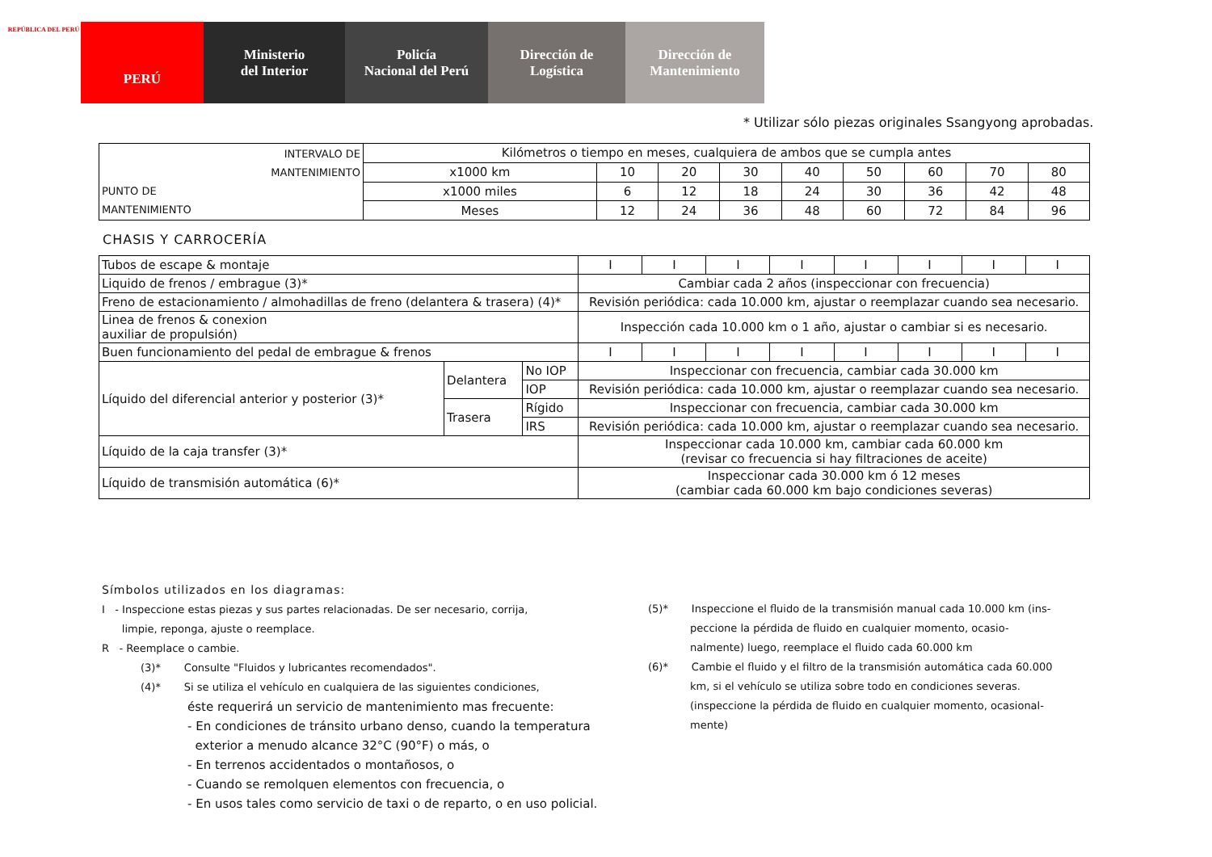REPÚBLICA DEL PERÚ
PERÚ Ministerio
del Interior
Policía
Nacional del Perú
Dirección de
Logística
Dirección de
Mantenimiento
* Utilizar sólo piezas originales Ssangyong aprobadas.
| INTERVALO DE MANTENIMIENTO PUNTO DE MANTENIMIENTO | Kilómetros o tiempo en meses, cualquiera de ambos que se cumpla antes | | | | | | | | |
| | x1000 km | 10 | 20 | 30 | 40 | 50 | 60 | 70 | 80 |
| | x1000 miles | 6 | 12 | 18 | 24 | 30 | 36 | 42 | 48 |
| | Meses | 12 | 24 | 36 | 48 | 60 | 72 | 84 | 96 |
CHASIS Y CARROCERÍA
| Tubos de escape & montaje | | | I | I | I | I | I | I | I | I |
| Liquido de frenos / embrague (3)* | | | Cambiar cada 2 años (inspeccionar con frecuencia) | | | | | | | |
| Freno de estacionamiento / almohadillas de freno (delantera & trasera) (4)* | | | Revisión periódica: cada 10.000 km, ajustar o reemplazar cuando sea necesario. | | | | | | | |
| Linea de frenos & conexion auxiliar de propulsión) | | | Inspección cada 10.000 km o 1 año, ajustar o cambiar si es necesario. | | | | | | | |
| Buen funcionamiento del pedal de embrague & frenos | | | I | I | I | I | I | I | I | I |
| Líquido del diferencial anterior y posterior (3)* | Delantera | No IOP | Inspeccionar con frecuencia, cambiar cada 30.000 km | | | | | | | |
| | | IOP | Revisión periódica: cada 10.000 km, ajustar o reemplazar cuando sea necesario. | | | | | | | |
| | Trasera | Rígido | Inspeccionar con frecuencia, cambiar cada 30.000 km | | | | | | | |
| | | IRS | Revisión periódica: cada 10.000 km, ajustar o reemplazar cuando sea necesario. | | | | | | | |
| Líquido de la caja transfer (3)* | | | Inspeccionar cada 10.000 km, cambiar cada 60.000 km (revisar co frecuencia si hay filtraciones de aceite) | | | | | | | |
| Líquido de transmisión automática (6)* | | | Inspeccionar cada 30.000 km ó 12 meses (cambiar cada 60.000 km bajo condiciones severas) | | | | | | | |
Símbolos utilizados en los diagramas:
I - Inspeccione estas piezas y sus partes relacionadas. De ser necesario, corrija,
limpie, reponga, ajuste o reemplace.
R - Reemplace o cambie.
(3)* Consulte "Fluidos y lubricantes recomendados".
(4)* Si se utiliza el vehículo en cualquiera de las siguientes condiciones,
éste requerirá un servicio de mantenimiento mas frecuente:
- En condiciones de tránsito urbano denso, cuando la temperatura
exterior a menudo alcance 32°C (90°F) o más, o
- En terrenos accidentados o montañosos, o
- Cuando se remolquen elementos con frecuencia, o
- En usos tales como servicio de taxi o de reparto, o en uso policial.
(5)* Inspeccione el fluido de la transmisión manual cada 10.000 km (ins-
peccione la pérdida de fluido en cualquier momento, ocasio-
nalmente) luego, reemplace el fluido cada 60.000 km
(6)* Cambie el fluido y el filtro de la transmisión automática cada 60.000
km, si el vehículo se utiliza sobre todo en condiciones severas.
(inspeccione la pérdida de fluido en cualquier momento, ocasional-
mente)